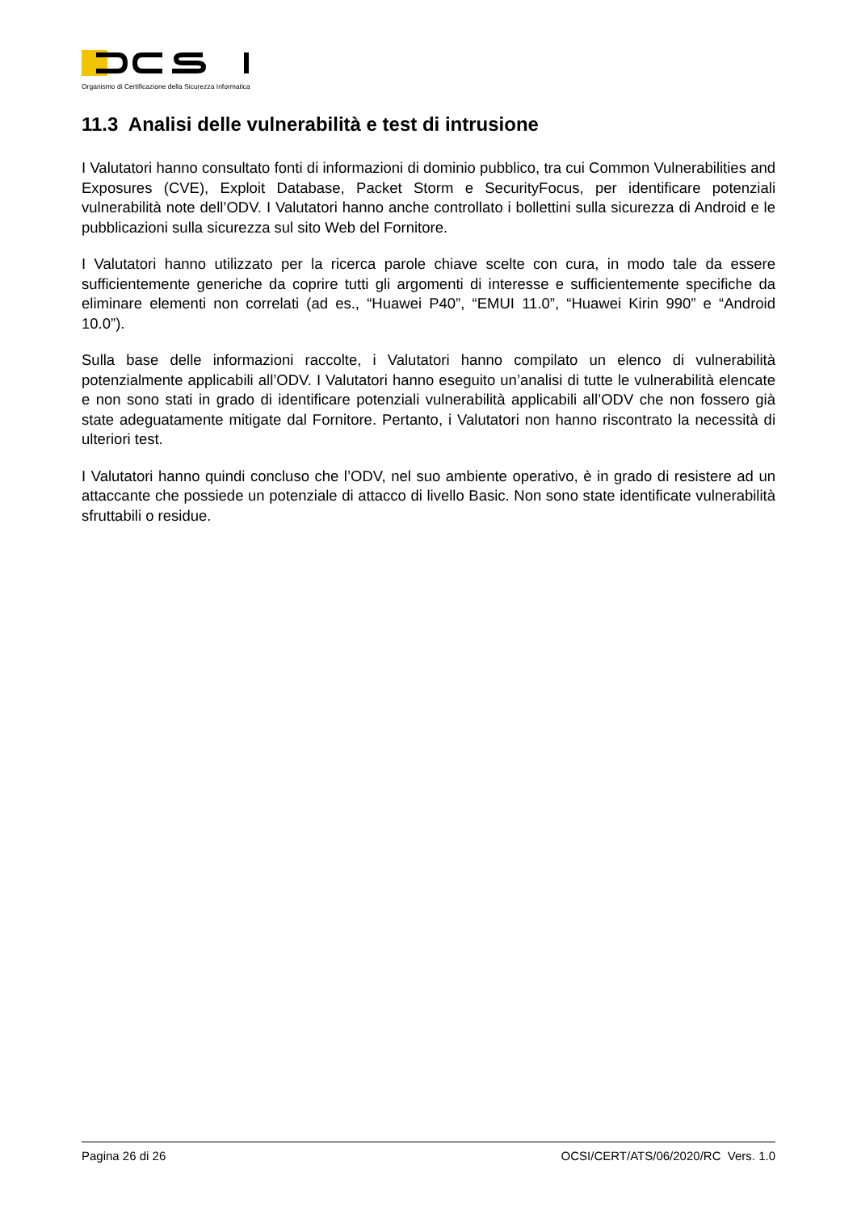Organismo di Certificazione della Sicurezza Informatica
11.3 Analisi delle vulnerabilità e test di intrusione
I Valutatori hanno consultato fonti di informazioni di dominio pubblico, tra cui Common Vulnerabilities and Exposures (CVE), Exploit Database, Packet Storm e SecurityFocus, per identificare potenziali vulnerabilità note dell’ODV. I Valutatori hanno anche controllato i bollettini sulla sicurezza di Android e le pubblicazioni sulla sicurezza sul sito Web del Fornitore.
I Valutatori hanno utilizzato per la ricerca parole chiave scelte con cura, in modo tale da essere sufficientemente generiche da coprire tutti gli argomenti di interesse e sufficientemente specifiche da eliminare elementi non correlati (ad es., “Huawei P40”, “EMUI 11.0”, “Huawei Kirin 990” e “Android 10.0”).
Sulla base delle informazioni raccolte, i Valutatori hanno compilato un elenco di vulnerabilità potenzialmente applicabili all’ODV. I Valutatori hanno eseguito un’analisi di tutte le vulnerabilità elencate e non sono stati in grado di identificare potenziali vulnerabilità applicabili all’ODV che non fossero già state adeguatamente mitigate dal Fornitore. Pertanto, i Valutatori non hanno riscontrato la necessità di ulteriori test.
I Valutatori hanno quindi concluso che l’ODV, nel suo ambiente operativo, è in grado di resistere ad un attaccante che possiede un potenziale di attacco di livello Basic. Non sono state identificate vulnerabilità sfruttabili o residue.
Pagina 26 di 26 OCSI/CERT/ATS/06/2020/RC Vers. 1.0